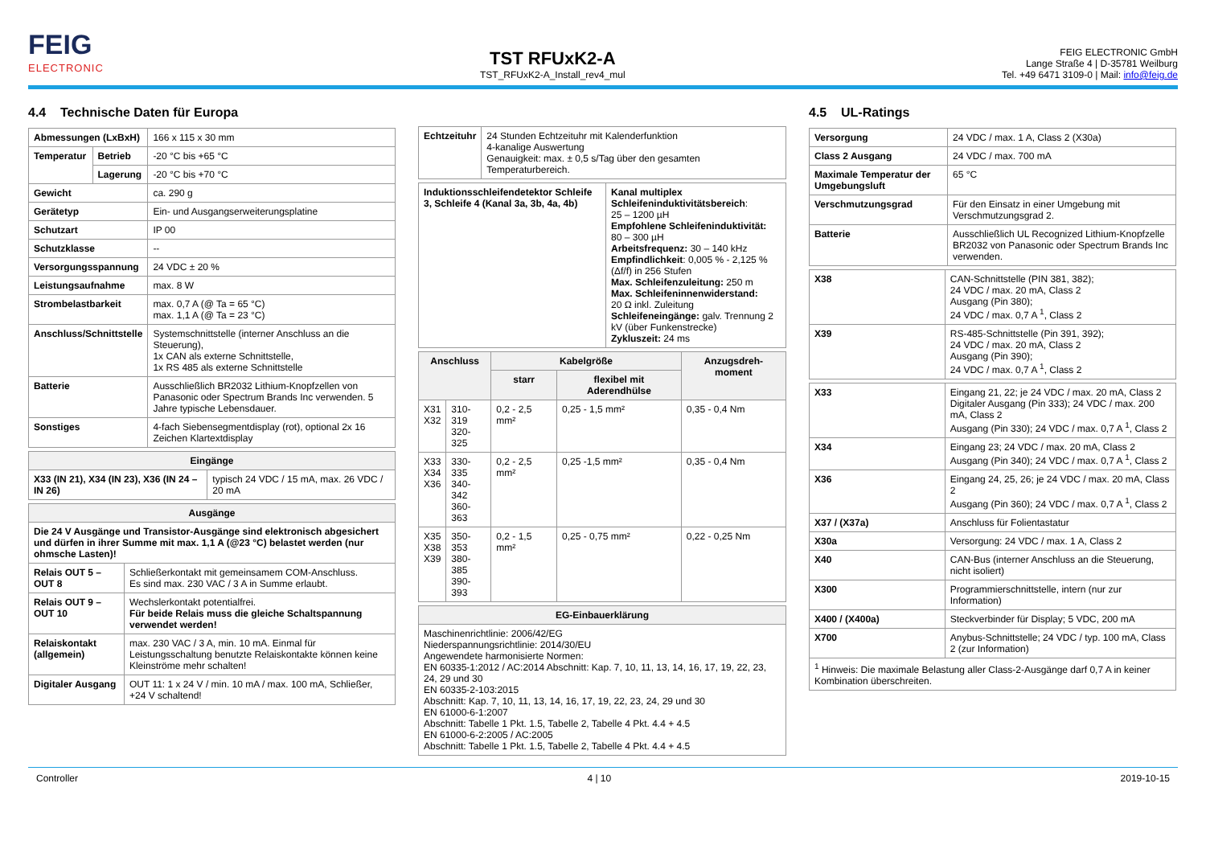FEIG
ELECTRONIC
TST RFUxK2-A
TST_RFUxK2-A_Install_rev4_mul
FEIG ELECTRONIC GmbH
Lange Straße 4 | D-35781 Weilburg
Tel. +49 6471 3109-0 | Mail: info@feig.de
4.4 Technische Daten für Europa
| Abmessungen (LxBxH) | | 166 x 115 x 30 mm |
| Temperatur | Betrieb | -20 °C bis +65 °C |
| | Lagerung | -20 °C bis +70 °C |
| Gewicht | | ca. 290 g |
| Gerätetyp | | Ein- und Ausgangserweiterungsplatine |
| Schutzart | | IP 00 |
| Schutzklasse | | -- |
| Versorgungsspannung | | 24 VDC ± 20 % |
| Leistungsaufnahme | | max. 8 W |
| Strombelastbarkeit | | max. 0,7 A (@ Ta = 65 °C) max. 1,1 A (@ Ta = 23 °C) |
| Anschluss/Schnittstelle | | Systemschnittstelle (interner Anschluss an die Steuerung), 1x CAN als externe Schnittstelle, 1x RS 485 als externe Schnittstelle |
| Batterie | | Ausschließlich BR2032 Lithium-Knopfzellen von Panasonic oder Spectrum Brands Inc verwenden. 5 Jahre typische Lebensdauer. |
| Sonstiges | | 4-fach Siebensegmentdisplay (rot), optional 2x 16 Zeichen Klartextdisplay |
| Eingänge | |
| --- | --- |
| X33 (IN 21), X34 (IN 23), X36 (IN 24 – IN 26) | typisch 24 VDC / 15 mA, max. 26 VDC / 20 mA |
| Ausgänge | |
| --- | --- |
| Die 24 V Ausgänge und Transistor-Ausgänge sind elektronisch abgesichert und dürfen in ihrer Summe mit max. 1,1 A (@23 °C) belastet werden (nur ohmsche Lasten)! | |
| Relais OUT 5 – OUT 8 | Schließerkontakt mit gemeinsamem COM-Anschluss. Es sind max. 230 VAC / 3 A in Summe erlaubt. |
| Relais OUT 9 – OUT 10 | Wechslerkontakt potentialfrei. Für beide Relais muss die gleiche Schaltspannung verwendet werden! |
| Relaiskontakt (allgemein) | max. 230 VAC / 3 A, min. 10 mA. Einmal für Leistungsschaltung benutzte Relaiskontakte können keine Kleinströme mehr schalten! |
| Digitaler Ausgang | OUT 11: 1 x 24 V / min. 10 mA / max. 100 mA, Schließer, +24 V schaltend! |
| Echtzeituhr | 24 Stunden Echtzeituhr mit Kalenderfunktion 4-kanalige Auswertung Genauigkeit: max. ± 0,5 s/Tag über den gesamten Temperaturbereich. |
| Induktionsschleifendetektor Schleife 3, Schleife 4 (Kanal 3a, 3b, 4a, 4b) | Kanal multiplex Schleifeninduktivitätsbereich : 25 – 1200 µH Empfohlene Schleifeninduktivität: 80 – 300 µH Arbeitsfrequenz: 30 – 140 kHz Empfindlichkeit : 0,005 % - 2,125 % (Δf/f) in 256 Stufen Max. Schleifenzuleitung: 250 m Max. Schleifeninnenwiderstand: 20 Ω inkl. Zuleitung Schleifeneingänge: galv. Trennung 2 kV (über Funkenstrecke) Zykluszeit: 24 ms |
| Anschluss | | Kabelgröße | | Anzugsdreh-moment |
| --- | --- | --- | --- | --- |
| | | starr | flexibel mit Aderendhülse | |
| X31 X32 | 310-319 320-325 | 0,2 - 2,5 mm² | 0,25 - 1,5 mm² | 0,35 - 0,4 Nm |
| X33 X34 X36 | 330-335 340-342 360-363 | 0,2 - 2,5 mm² | 0,25 -1,5 mm² | 0,35 - 0,4 Nm |
| X35 X38 X39 | 350-353 380-385 390-393 | 0,2 - 1,5 mm² | 0,25 - 0,75 mm² | 0,22 - 0,25 Nm |
| EG-Einbauerklärung |
| --- |
| Maschinenrichtlinie: 2006/42/EG Niederspannungsrichtlinie: 2014/30/EU Angewendete harmonisierte Normen: EN 60335-1:2012 / AC:2014 Abschnitt: Kap. 7, 10, 11, 13, 14, 16, 17, 19, 22, 23, 24, 29 und 30 EN 60335-2-103:2015 Abschnitt: Kap. 7, 10, 11, 13, 14, 16, 17, 19, 22, 23, 24, 29 und 30 EN 61000-6-1:2007 Abschnitt: Tabelle 1 Pkt. 1.5, Tabelle 2, Tabelle 4 Pkt. 4.4 + 4.5 EN 61000-6-2:2005 / AC:2005 Abschnitt: Tabelle 1 Pkt. 1.5, Tabelle 2, Tabelle 4 Pkt. 4.4 + 4.5 |
4.5 UL-Ratings
| Versorgung | 24 VDC / max. 1 A, Class 2 (X30a) |
| Class 2 Ausgang | 24 VDC / max. 700 mA |
| Maximale Temperatur der Umgebungsluft | 65 °C |
| Verschmutzungsgrad | Für den Einsatz in einer Umgebung mit Verschmutzungsgrad 2. |
| Batterie | Ausschließlich UL Recognized Lithium-Knopfzelle BR2032 von Panasonic oder Spectrum Brands Inc verwenden. |
| X38 | CAN-Schnittstelle (PIN 381, 382); 24 VDC / max. 20 mA, Class 2 Ausgang (Pin 380); 24 VDC / max. 0,7 A <sup>1</sup>, Class 2 |
| X39 | RS-485-Schnittstelle (Pin 391, 392); 24 VDC / max. 20 mA, Class 2 Ausgang (Pin 390); 24 VDC / max. 0,7 A <sup>1</sup>, Class 2 |
| X33 | Eingang 21, 22; je 24 VDC / max. 20 mA, Class 2 Digitaler Ausgang (Pin 333); 24 VDC / max. 200 mA, Class 2 Ausgang (Pin 330); 24 VDC / max. 0,7 A <sup>1</sup>, Class 2 |
| X34 | Eingang 23; 24 VDC / max. 20 mA, Class 2 Ausgang (Pin 340); 24 VDC / max. 0,7 A <sup>1</sup>, Class 2 |
| X36 | Eingang 24, 25, 26; je 24 VDC / max. 20 mA, Class 2 Ausgang (Pin 360); 24 VDC / max. 0,7 A <sup>1</sup>, Class 2 |
| X37 / (X37a) | Anschluss für Folientastatur |
| X30a | Versorgung: 24 VDC / max. 1 A, Class 2 |
| X40 | CAN-Bus (interner Anschluss an die Steuerung, nicht isoliert) |
| X300 | Programmierschnittstelle, intern (nur zur Information) |
| X400 / (X400a) | Steckverbinder für Display; 5 VDC, 200 mA |
| X700 | Anybus-Schnittstelle; 24 VDC / typ. 100 mA, Class 2 (zur Information) |
| <sup>1</sup> Hinweis: Die maximale Belastung aller Class-2-Ausgänge darf 0,7 A in keiner Kombination überschreiten. | |
Controller 4 | 10 2019-10-15